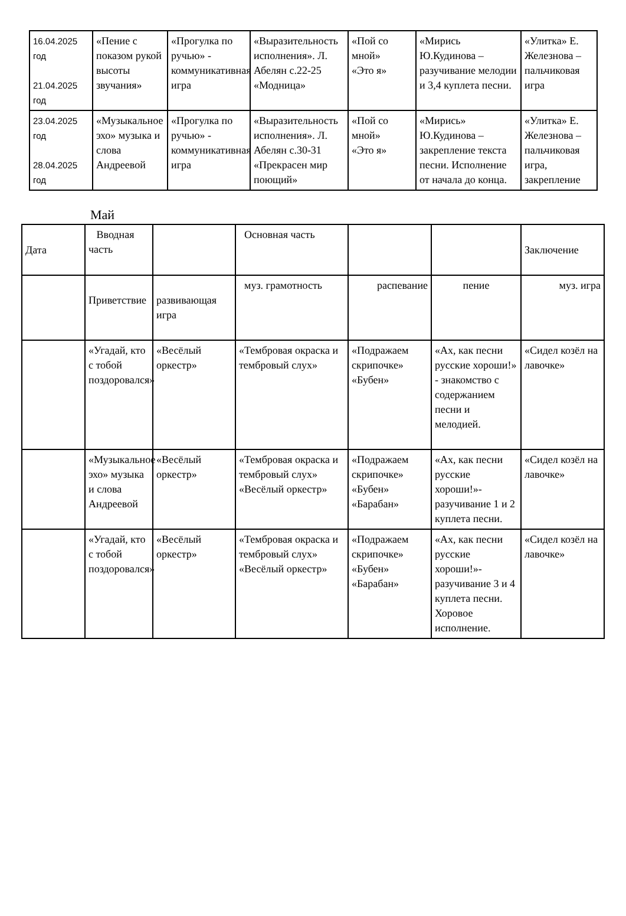| 16.04.2025 год 21.04.2025 год | «Пение с показом рукой высоты звучания» | «Прогулка по ручью» - коммуникативная игра | «Выразительность исполнения». Л. Абелян с.22-25 «Модница» | «Пой со мной» «Это я» | «Мирись Ю.Кудинова – разучивание мелодии и 3,4 куплета песни. | «Улитка» Е. Железнова – пальчиковая игра |
| 23.04.2025 год 28.04.2025 год | «Музыкальное эхо» музыка и слова Андреевой | «Прогулка по ручью» - коммуникативная игра | «Выразительность исполнения». Л. Абелян с.30-31 «Прекрасен мир поющий» | «Пой со мной» «Это я» | «Мирись» Ю.Кудинова – закрепление текста песни. Исполнение от начала до конца. | «Улитка» Е. Железнова – пальчиковая игра, закрепление |
Май
| Дата | Вводная часть | | Основная часть | | | Заключение |
| | Приветствие | развивающая игра | муз. грамотность | распевание | пение | муз. игра |
| | «Угадай, кто с тобой поздоровался» | «Весёлый оркестр» | «Тембровая окраска и тембровый слух» | «Подражаем скрипочке» «Бубен» | «Ах, как песни русские хороши!» - знакомство с содержанием песни и мелодией. | «Сидел козёл на лавочке» |
| | «Музыкальное эхо» музыка и слова Андреевой | «Весёлый оркестр» | «Тембровая окраска и тембровый слух» «Весёлый оркестр» | «Подражаем скрипочке» «Бубен» «Барабан» | «Ах, как песни русские хороши!»- разучивание 1 и 2 куплета песни. | «Сидел козёл на лавочке» |
| | «Угадай, кто с тобой поздоровался» | «Весёлый оркестр» | «Тембровая окраска и тембровый слух» «Весёлый оркестр» | «Подражаем скрипочке» «Бубен» «Барабан» | «Ах, как песни русские хороши!»- разучивание 3 и 4 куплета песни. Хоровое исполнение. | «Сидел козёл на лавочке» |